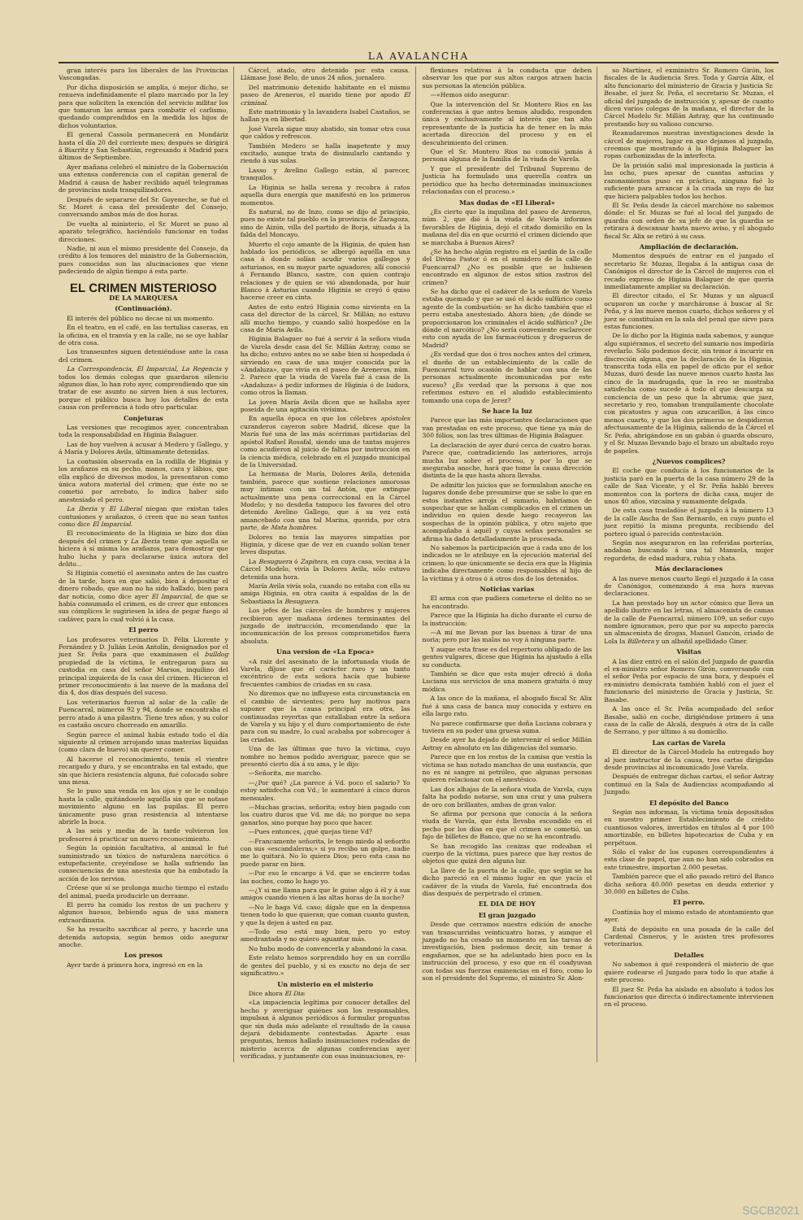LA AVALANCHA
gran interés para los liberales de las Provincias Vascongadas.
Por dicha disposición se amplía, ó mejor dicho, se renueva indefinidamente el plazo marcado por la ley para que soliciten la exención del servicio militar los que tomaron las armas para combatir el carlismo, quedando comprendidos en la medida los hijos de dichos voluntarios.
El general Cassola permanecerá en Mondáriz hasta el día 20 del corriente mes; después se dirigirá á Biarritz y San Sebastián, regresando á Madrid para últimos de Septiembre.
Ayer mañana celebró el ministro de la Gobernación una extensa conferencia con el capitán general de Madrid á causa de haber recibido aquél telegramas de provincias nada tranquilizadores.
Después de separarse del Sr. Goyeneche, se fué el Sr. Moret á casa del presidente del Consejo, conversando ambos más de dos horas.
De vuelta al ministerio, el Sr. Moret se puso al aparato telegráfico, haciéndolo funcionar en todas direcciones.
Nadie, ni aun el mismo presidente del Consejo, da crédito á los temores del ministro de la Gobernación, pues conocidas son las alucinaciones que viene padeciendo de algún tiempo á esta parte.
EL CRIMEN MISTERIOSO
DE LA MARQUESA
(Continuación).
El interés del público no decae ni un momento.
En el teatro, en el café, en las tertulias caseras, en la oficina, en el tranvía y en la calle, no se oye hablar de otra cosa.
Los transeuntes siguen deteniéndose ante la casa del crimen.
La Correspondencia, El Imparcial, La Regencia y todos los demás colegas que guardaron silencio algunos días, lo han roto ayer, comprendiendo que sin tratar de ese asunto no sirven bien á sus lectores, porque el público busca hoy los detalles de esta causa con preferencia á todo otro particular.
Conjeturas
Las versiones que recogimos ayer, concentraban toda la responsabilidad en Higinia Balaguer.
Las de hoy vuelven á acusar á Medero y Gallego, y á María y Dolores Avila, últimamente detenidas.
La contusión observada en la rodilla de Higinia y los arañazos en su pecho, manos, cara y lábios, que ella explicó de diversos modos, la presentaron como única autora material del crimen; que éste no se cometió por arrebato, lo indica haber sido anestesiado el perro.
La Iberia y El Liberal niegan que existan tales contusiones y arañazos, ó creen que no sean tantos como dice El Imparcial.
El reconocimiento de la Higinia se hizo dos días después del crimen y La Iberia teme que aquella se hiciera á sí misma los arañazos, para demostrar que hubo lucha y para declararse única autora del delito...
Si Higinia cometió el asesinato antes de las cuatro de la tarde, hora en que salió, bien á depositar el dinero robado, que aun no ha sido hallado, bien para dar noticia, como dice ayer El Imparcial, de que se había consumado el crimen, es de creer que entonces sus cómplices le sugiriesen la idea de pegar fuego al cadáver, para lo cual volvió á la casa.
El perro
Los profesores veterinarios D. Félix Llorente y Fernández y D. Julián León Antolín, designados por el juez Sr. Peña para que examinasen el bulldog propiedad de la víctima, le entregaron para su custodia en casa del señor Marsos, inquilino del principal izquierda de la casa del crimen. Hicieron el primer reconocimiento á las nueve de la mañana del día 4, dos días después del suceso.
Los veterinarios fueron al solar de la calle de Fuencarral, números 92 y 94, donde se encontraba el perro atado á una pilastra. Tiene tres años, y su color es castaño oscuro chorreado en amarillo.
Según parece el animal había estado todo el día siguiente al crimen arrojando unas materias líquidas (como clara de huevo) sin querer comer.
Al hacerse el reconocimiento, tenía el vientre recargado y duro, y se encontraba en tal estado, que sin que hiciera resistencia alguna, fué colocado sobre una mesa.
Se le puso una venda en los ojos y se le condujo hasta la calle, quitándosele aquélla sin que se notase movimiento alguno en las pupilas. El perro únicamente puso gran resistencia al intentarse abrirle la boca.
A las seis y media de la tarde volvieron los profesores á practicar un nuevo reconocimiento.
Según la opinión facultativa, al animal le fué suministrado un tóxico de naturaleza narcótica ó estupefaciente, creyéndose se halla sufriendo las consecuencias de una anestesia que ha embotado la acción de los nervios.
Créese que si se prolonga mucho tiempo el estado del animal, pueda producirle un derrame.
El perro ha comido los restos de un puchero y algunos huesos, bebiendo agua de una manera extraordinaria.
Se ha resuelto sacrificar al perro, y hacerle una detenida autopsia, según hemos oido asegurar anoche.
Los presos
Ayer tarde á primera hora, ingresó en en la
Cárcel, atado, otro detenido por esta causa. Llámase José Belo, de unos 24 años, jornalero.
Del matrimonio detenido habitante en el mismo paseo de Areneros, el marido tiene por apodo El criminal.
Este matrimonio y la lavandera Isabel Castaños, se hallan ya en libertad.
José Varela sigue muy abatido, sin tomar otra cosa que caldos y refrescos.
También Medero se halla inapetente y muy excitado, aunque trata de disimularlo cantando y riendo á sus solas.
Lasso y Avelino Gallego están, al parecer, tranquilos.
La Higinia se halla serena y recobra á ratos aquella dura energía que manifestó en los primeros momentos.
Es natural, no de Inzo, como se dijo al principio, pues no existe tal pueblo en la provincia de Zaragoza, sino de Aizón, villa del partido de Borja, situada á la falda del Moncayo.
Muerto el cojo amante de la Higinia, de quien han hablado los periódicos, se albergó aquélla en una casa á donde solían acudir varios gallegos y asturianos, en su mayor parte aguadores; allí conoció á Fernando Blanco, sastre, con quien contrajo relaciones y de quien se vió abandonada, por huir Blanco á Asturias cuando Higinia se creyó ó quiso hacerse creer en cinta.
Antes de esto entró Higinia como sirvienta en la casa del director de la cárcel, Sr. Millán; no estuvo allí mucho tiempo, y cuando salió hospedóse en la casa de María Avila.
Higinia Balaguer no fué á servir á la señora viuda de Varela desde casa del Sr. Millán Astray, como se ha dicho; estuvo antes no se sabe bien si hospedada ó sirviendo en casa de una mujer conocida por la «Andaluza», que vivía en el paseo de Areneros, núm. 2. Parece que la viuda de Varela fué á casa de la «Andaluza» á pedir informes de Higinia ó de Isidora, como otros la llaman.
La joven María Avila dicen que se hallaba ayer poseida de una agitación vivísima.
En aquella época en que los célebres apóstoles curanderos cayeron sobre Madrid, dícese que la María fué una de las más acérrimas partidarias del apóstol Rafael Rosafal, siendo una de tantas mujeres como acudieron al juicio de faltas por instrucción en la ciencia médica, celebrado en el juzgado municipal de la Universidad.
La hermana de María, Dolores Avila, detenida también, parece que sostiene relaciones amorosas muy íntimas con un tal Antón, que extingue actualmente una pena correccional en la Cárcel Modelo; y no desdeña tampoco los favores del otro detenido Avelino Gallego, que á su vez está amancebado con una tal Marina, querida, por otra parte, de Mata hombres.
Dolores no tenía las mayores simpatías por Higinia, y dícese que de vez en cuando solían tener leves disputas.
La Besuguera ó Zapitera, en cuya casa, vecina á la Cárcel Modelo, vivía la Dolores Avila, sólo estuvo detenida una hora.
María Avila vivía sola, cuando no estaba con ella su amiga Higinia, en otra casita á espaldas de la de Sebastiana la Besuguera.
Los jefes de las cárceles de hombres y mujeres recibieron ayer mañana órdenes terminantes del juzgado de instrucción, recomendando que la incomunicación de los presos comprometidos fuera absoluta.
Una version de «La Epoca»
«A raiz del asesinato de la infortunada viuda de Varela, díjose que el carácter raro y un tanto excéntrico de esta señora hacía que hubiese frecuentes cambios de criadas en su casa.
No diremos que no influyese esta circunstancia en el cambio de sirvientes; pero hay motivos para suponer que la causa principal era otra, las continuadas reyertas que estallaban entre la señora de Varela y su hijo y el duro comportamiento de éste para con su madre, lo cual acababa por sobrecoger á las criadas.
Una de las últimas que tuvo la víctima, cuyo nombre no hemos podido averiguar, parece que se presentó cierto día á su ama, y le dijo:
—Señorita, me marcho.
—¿Por qué? ¿La parece á Vd. poco el salario? Yo estoy satisfecha con Vd.; le aumentaré á cinco duros mensuales.
—Muchas gracias, señorita; estoy bien pagado con los cuatro duros que Vd. me dá; no porque no sepa ganarlos, sino porque hay poco que hacer.
—Pues entonces, ¿qué quejas tiene Vd?
—Francamente señorita, le tengo miedo al señorito con sus «escandaleras;» si yo recibo un golpe, nadie me lo quitará. No lo quiera Dios; pero esta casa no puede parar en bien.
—Por eso le encargo á Vd. que se encierre todas las noches, como lo hago yo.
—¿Y si me llama para que le guise algo á él y á sus amigos cuando vienen á las altas horas de la noche?
—No le haga Vd. caso; dígale que en la despensa tienen todo lo que quieran; que coman cuanto gusten, y que la dejen á usted en paz.
—Todo eso está muy bien, pero yo estoy amedrantada y no quiero aguantar más.
No hubo modo de convencerla y abandonó la casa.
Este relato hemos sorprendido hoy en un corrillo de gentes del pueblo, y si es exacto no deja de ser significativo.»
Un misterio en el misterio
Dice ahora El Dia:
«La impaciencia legítima por conocer detalles del hecho y averiguar quiénes son los responsables, impulsan á algunos periódicos á formular preguntas que sin duda más adelante el resultado de la causa dejará debidamente contestadas. Aparte esas preguntas, hemos hallado insinuaciones rodeadas de misterio acerca de algunas conferencias ayer verificadas, y juntamente con esas insinuaciones, re-
flexiones relativas á la conducta que deben observar los que por sus altos cargos atraen hacia sus personas la atención pública.
—«Hemos oido asegurar:
Que la intervención del Sr. Montero Rios en las conferencias á que antes hemos aludido, responden única y exclusivamente al interés que tan alto representante de la justicia ha de tener en la más acertada dirección del proceso y en el descubrimiento del crimen.
Que el Sr. Montero Rios no conoció jamás á persona alguna de la familia de la viuda de Varela.
Y que el presidente del Tribunal Supremo de Justicia ha formulado una querella contra un periódico que ha hecho determinadas insinuaciones relacionadas con el proceso.»
Mas dudas de «El Liberal»
¿Es cierto que la inquilina del paseo de Areneros, núm. 2, que dió á la viuda de Varela informes favorables de Higinia, dejó el citado domicilio en la mañana del día en que ocurrió el crimen diciendo que se marchaba á Buenos Aires?
¿Se ha hecho algún registro en el jardín de la calle del Divino Pastor ó en el sumidero de la calle de Fuencarral? ¿No es posible que se hubiesen encontrado en algunos de estos sitios rastros del crimen?
Se ha dicho que el cadáver de la señora de Varela estaba quemado y que se usó el ácido sulfúrico como agente de la combustión: se ha dicho también que el perro estaba anestesiado. Ahora bien; ¿de dónde se proporcionaron los criminales el ácido sulfúrico? ¿De dónde el narcótico? ¿No sería conveniente esclarecer esto con ayuda de los farmacéuticos y drogueros de Madrid?
¿Es verdad que dos ó tres noches antes del crimen, el dueño de un establecimiento de la calle de Fuencarral tuvo ocasión de hablar con una de las personas actualmente incomunicadas por este suceso? ¿Es verdad que la persona á que nos referimos estuvo en el aludido establecimiento tomando una copa de Jerez?
Se hace la luz
Parece que las más importantes declaraciones que van prestadas en este proceso, que tiene ya más de 300 fólios, son las tres últimas de Higinia Balaguer.
La declaración de ayer duró cerca de cuatro horas. Parece que, contradiciendo las anteriores, arroja mucha luz sobre el proceso, y por lo que se aseguraba anoche, hará que tome la causa dirección distinta de la que hasta ahora llevaba.
De admitir los juicios que se formulaban anoche en lugares donde debe presumirse que se sabe lo que en estos instantes arroja el sumario, habríamos de sospechar que se hallan complicados en el crimen un individuo en quien desde luego recayeron las sospechas de la opinión pública, y otro sujeto que acompañaba á aquél y cuyas señas personales se afirma ha dado detalladamente la procesada.
No sabemos la participación que á cada uno de los indicados se le atribuye en la ejecución material del crimen; lo que únicamente se decía era que la Higinia indicaba directamente como responsables al hijo de la víctima y á otros ó á otros dos de los detenidos.
Noticias varias
El arma con que pudiera cometerse el delito no se ha encontrado.
Parece que la Higinia ha dicho durante el curso de la instrucción:
—A mí me llevan por las buenas á tirar de una noria; pero por las malas no voy á ninguna parte.
Y auque esta frase es del repertorio obligado de las gentes vulgares, dícese que Higinia ha ajustado á ella su conducta.
También se dice que esta mujer ofreció á doña Luciana sus servicios de una manera gratuita ó muy módica.
A las once de la mañana, el abogado fiscal Sr. Alix fué á una casa de banca muy conocida y estuvo en ella largo rato.
No parece confirmarse que doña Luciana cobrara y tuviera en su poder una gruesa suma.
Desde ayer ha dejado de intervenir el señor Millán Astray en absoluto en las diligencias del sumario.
Parece que en los restos de la camisa que vestía la víctima se han notado manchas de una sustancia, que no es ni sangre ni petróleo, que algunas personas quieren relacionar con el anestésico.
Las dos alhajas de la señora viuda de Varela, cuya falta ha podido notarse, son una cruz y una pulsera de oro con brillantes, ambas de gran valor.
Se afirma por persona que conocía á la señora viuda de Varela, que ésta llevaba escondido en el pecho por los días en que el crimen se cometió, un fajo de billetes de Banco, que no se ha encontrado.
Se han recogido las cenizas que rodeaban el cuerpo de la víctima, pues parece que hay restos de objetos que quizá den alguna luz.
La llave de la puerta de la calle, que según se ha dicho pareció en el mismo lugar en que yacía el cadáver de la viuda de Varela, fué encontrada dos días después de perpetrado el crimen.
EL DIA DE HOY
El gran juzgado
Desde que cerramos nuestra edición de anoche van transcurridas veinticuatro horas, y aunque el juzgado no ha cesado un momento en las tareas de investigación, bien podemos decir, sin temor á engañarnos, que se ha adelantado bien poco en la instrucción del proceso, y eso que en él coadyuvan con todas sus fuerzas eminencias en el foro, como lo son el presidente del Supremo, el ministro Sr. Alon-
so Martínez, el exministro Sr. Romero Girón, los fiscales de la Audiencia Sres. Toda y García Alix, el alto funcionario del ministerio de Gracia y Justicia Sr. Besabe, el juez Sr. Peña, el secretario Sr. Muzas, el oficial del juzgado de instrucción y, apesar de cuanto dicen varios colegas de la mañana, el director de la Cárcel Modelo Sr. Millán Astray, que ha continuado prestando hoy su valioso concurso.
Reanudaremos nuestras investigaciones desde la cárcel de mujeres, lugar en que dejamos al juzgado, creemos que mostrando á la Higinia Balaguer las ropas carbonizadas de la interfecta.
De la prisión salió mal impresionada la justicia á las ocho, pues apesar de cuantas astucias y razonamientos puso en práctica, ninguna fué lo suficiente para arrancar á la criada un rayo de luz que hiciera palpables todos los hechos.
El Sr. Peña desde la cárcel marchóse no sabemos dónde: el Sr. Muzas se fué al local del juzgado de guardia con orden de su jefe de que la guardia se retirara á descansar hasta nuevo aviso, y el abogado fiscal Sr. Alix se retiró á su casa.
Ampliación de declaración.
Momentos después de entrar en el juzgado el secretario Sr. Muzas, llegaba á la antigua casa de Canónigos el director de la Cárcel de mujeres con el recado expreso de Higinia Balaguer de que quería inmediatamente ampliar su declaración.
El director citado, el Sr. Muzas y un alguacil ocuparon un coche y marcháronse á buscar al Sr. Peña, y á las nueve menos cuarto, dichos señores y el juez se constituían en la sala del penal que sirve para estas funciones.
De lo dicho por la Higinia nada sabemos, y aunque algo supiéramos, el secreto del sumario nos impediría revelarlo. Sólo podemos decir, sin temor á incurrir en discreción alguna, que la declaración de la Higinia, transcrita toda ella en papel de oficio por el señor Muzas, duró desde las nueve menos cuarto hasta las cinco de la madrugada, que la reo se mostraba satisfecha como sucede á todo el que descarga su conciencia de un peso que la abruma; que juez, secretario y reo, tomaban tranquilamente chocolate con picatostes y agua con azucarillos, á las cinco menos cuarto, y que los dos primeros se despidieron afectuosamente de la Higinia, saliendo de la Cárcel el Sr. Peña, abrigándose en un gabán ó guarda obscuro, y el Sr. Muzas llevando bajo el brazo un abultado royo de papeles.
¿Nuevos complices?
El coche que conducía á los funcionarios de la justicia paró en la puerta de la casa número 29 de la calle de San Vicente, y el Sr. Peña habló breves momentos con la portera de dicha casa, mujer de unos 40 años, vizcaína y sumamente delgada.
De esta casa trasladóse el juzgado á la número 13 de la calle Ancha de San Bernardo, en cuyo punto el juez repitió la misma pregunta, recibiendo del portero igual ó parecida contestación.
Según nos aseguraron en las referidas porterías, andaban buscando á una tal Manuela, mujer regordeta, de edad madura, rubia y chata.
Más declaraciones
A las nueve menos cuarto llegó el juzgado á la casa de Canónigos, comenzando á esa hora nuevas declaraciones.
La han prestado hoy un actor cómico que lleva un apellido ilustre en las letras, el almacenista de camas de la calle de Fuencarral, número 109, un señor cuyo nombre ignoramos, pero que por su aspecto parecía un almacenista de drogas, Manuel Gancón, criado de Lola la Billetera y un albañil apellidado Giner.
Visitas
A las diez entró en el salón del Juzgado de guardia el ex-ministro señor Romero Girón, conversando con el señor Peña por espacio de una hora, y después el ex-ministro demócrata también habló con el juez el funcionario del ministerio de Gracia y Justicia, Sr. Basabe.
A las once el Sr. Peña acompañado del señor Basabe, salió en coche, dirigiéndose primero á una casa de la calle de Alcalá, después á otra de la calle de Serrano, y por último á su domicilio.
Las cartas de Varela
El director de la Cárcel-Modelo ha entregado hoy al juez instructor de la causa, tres cartas dirigidas desde provincias al incomunicado José Varela.
Después de entregar dichas cartas, el señor Astray continuó en la Sala de Audiencias acompañando al Juzgado.
El depósito del Banco
Según nos informan, la víctima tenía depositados en nuestro primer Establecimiento de crédito cuantiosos valores, invertidos en títulos al 4 por 100 amortizable, en billetes hipotecarios de Cuba y en perpétuos.
Sólo el valor de los cupones correspondientes á esta clase de papel, que aun no han sido cobrados en este trimestre, importan 2.000 pesetas.
También parece que el año pasado retiró del Banco dicha señora 40.000 pesetas en deuda exterior y 30.000 en billetes de Cuba.
El perro.
Continúa hoy el mismo estado de atontamiento que ayer.
Está de depósito en una posada de la calle del Cardenal Cisneros, y le asisten tres profesores veterinarios.
Detalles
No sabemos á qué responderá el misterio de que quiere rodearse el Juzgado para todo lo que atañe á este proceso.
El juez Sr. Peña ha aislado en absoluto á todos los funcionarios que directa ó indirectamente intervienen en el proceso.
SGCB2021